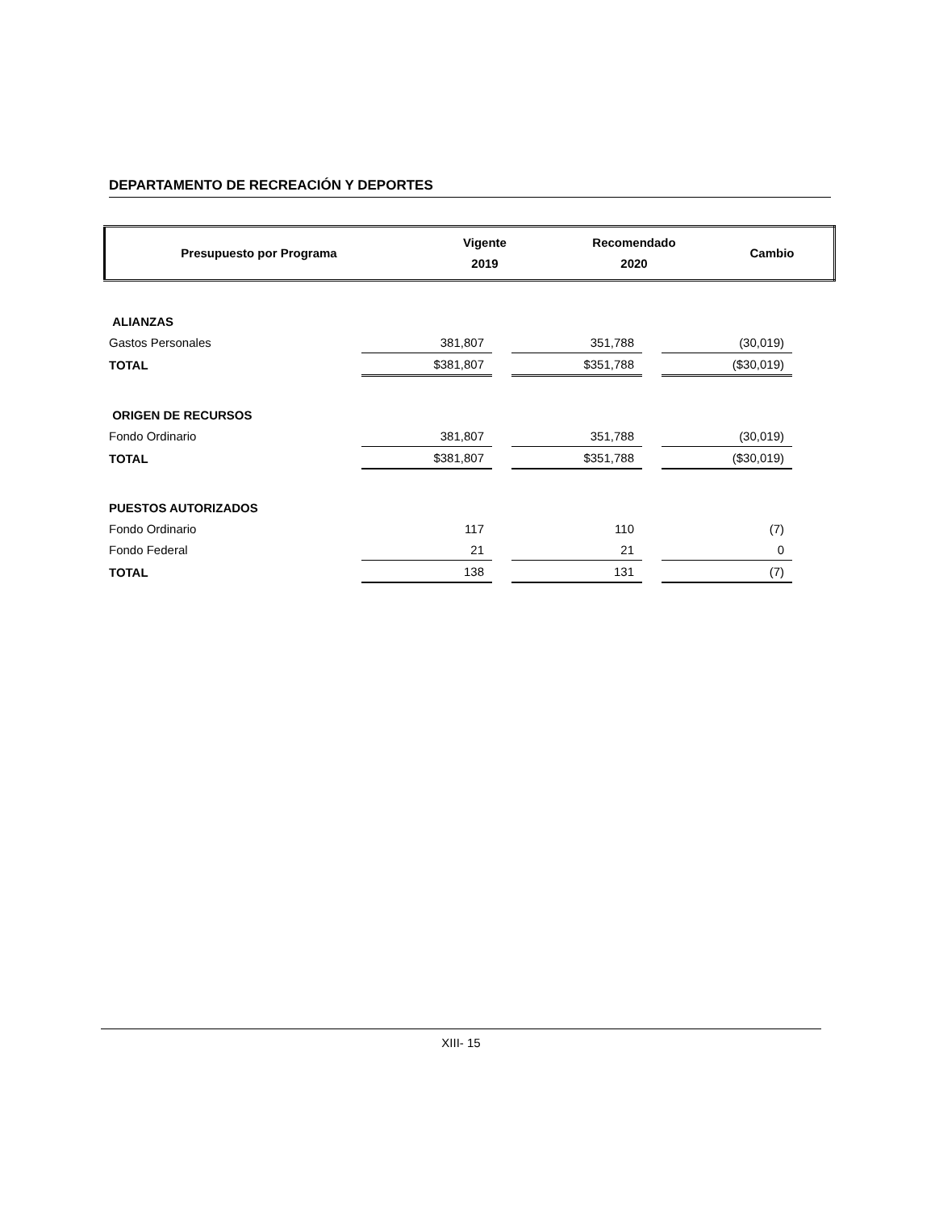DEPARTAMENTO DE RECREACIÓN Y DEPORTES
| Presupuesto por Programa | Vigente 2019 | Recomendado 2020 | Cambio |
| ALIANZAS | | | |
| Gastos Personales | 381,807 | 351,788 | (30,019) |
| TOTAL | $381,807 | $351,788 | ($30,019) |
| ORIGEN DE RECURSOS | | | |
| Fondo Ordinario | 381,807 | 351,788 | (30,019) |
| TOTAL | $381,807 | $351,788 | ($30,019) |
| PUESTOS AUTORIZADOS | | | |
| Fondo Ordinario | 117 | 110 | (7) |
| Fondo Federal | 21 | 21 | 0 |
| TOTAL | 138 | 131 | (7) |
XIII- 15